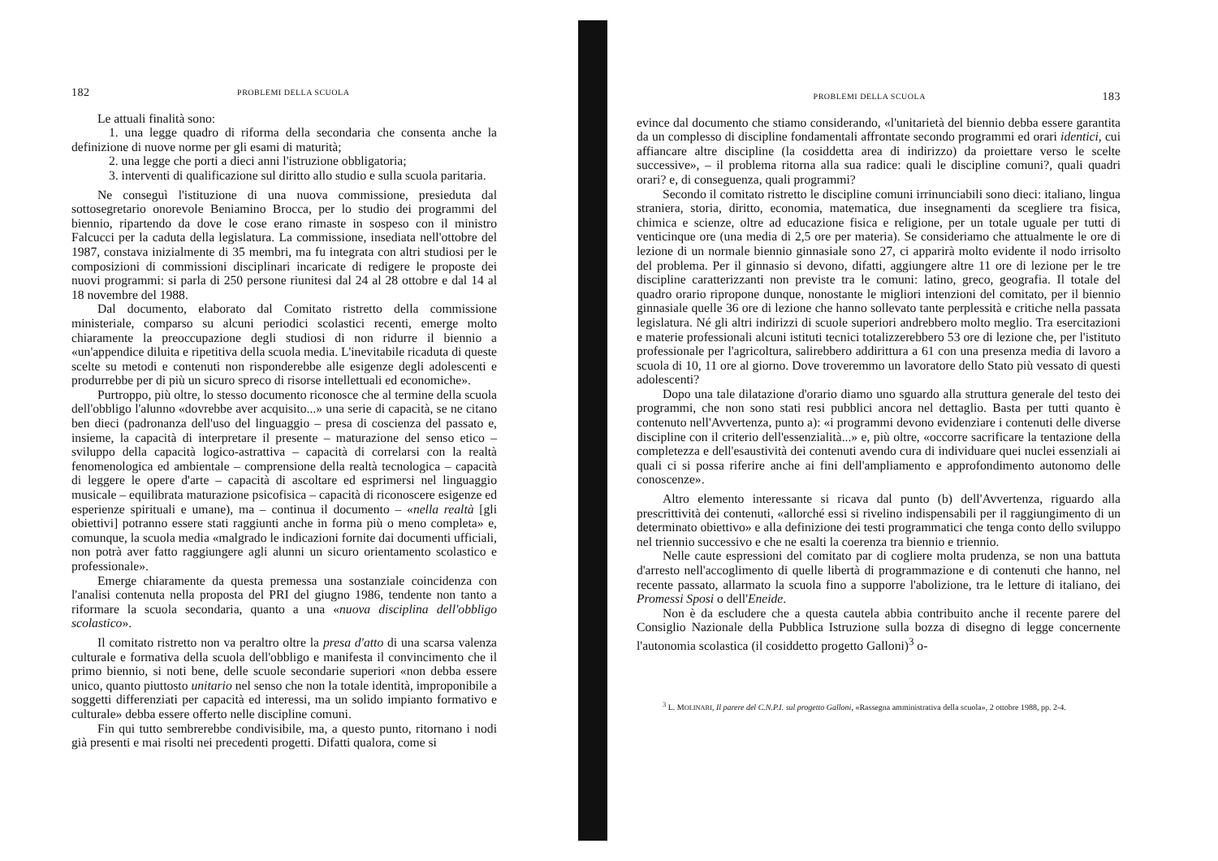182 PROBLEMI DELLA SCUOLA
Le attuali finalità sono:
1. una legge quadro di riforma della secondaria che consenta anche la definizione di nuove norme per gli esami di maturità;
2. una legge che porti a dieci anni l'istruzione obbligatoria;
3. interventi di qualificazione sul diritto allo studio e sulla scuola paritaria.
Ne conseguì l'istituzione di una nuova commissione, presieduta dal sottosegretario onorevole Beniamino Brocca, per lo studio dei programmi del biennio, ripartendo da dove le cose erano rimaste in sospeso con il ministro Falcucci per la caduta della legislatura. La commissione, insediata nell'ottobre del 1987, constava inizialmente di 35 membri, ma fu integrata con altri studiosi per le composizioni di commissioni disciplinari incaricate di redigere le proposte dei nuovi programmi: si parla di 250 persone riunitesi dal 24 al 28 ottobre e dal 14 al 18 novembre del 1988.
Dal documento, elaborato dal Comitato ristretto della commissione ministeriale, comparso su alcuni periodici scolastici recenti, emerge molto chiaramente la preoccupazione degli studiosi di non ridurre il biennio a «un'appendice diluita e ripetitiva della scuola media. L'inevitabile ricaduta di queste scelte su metodi e contenuti non risponderebbe alle esigenze degli adolescenti e produrrebbe per di più un sicuro spreco di risorse intellettuali ed economiche».
Purtroppo, più oltre, lo stesso documento riconosce che al termine della scuola dell'obbligo l'alunno «dovrebbe aver acquisito...» una serie di capacità, se ne citano ben dieci (padronanza dell'uso del linguaggio – presa di coscienza del passato e, insieme, la capacità di interpretare il presente – maturazione del senso etico – sviluppo della capacità logico-astrattiva – capacità di correlarsi con la realtà fenomenologica ed ambientale – comprensione della realtà tecnologica – capacità di leggere le opere d'arte – capacità di ascoltare ed esprimersi nel linguaggio musicale – equilibrata maturazione psicofisica – capacità di riconoscere esigenze ed esperienze spirituali e umane), ma – continua il documento – «nella realtà [gli obiettivi] potranno essere stati raggiunti anche in forma più o meno completa» e, comunque, la scuola media «malgrado le indicazioni fornite dai documenti ufficiali, non potrà aver fatto raggiungere agli alunni un sicuro orientamento scolastico e professionale».
Emerge chiaramente da questa premessa una sostanziale coincidenza con l'analisi contenuta nella proposta del PRI del giugno 1986, tendente non tanto a riformare la scuola secondaria, quanto a una «nuova disciplina dell'obbligo scolastico».
Il comitato ristretto non va peraltro oltre la presa d'atto di una scarsa valenza culturale e formativa della scuola dell'obbligo e manifesta il convincimento che il primo biennio, si noti bene, delle scuole secondarie superiori «non debba essere unico, quanto piuttosto unitario nel senso che non la totale identità, improponibile a soggetti differenziati per capacità ed interessi, ma un solido impianto formativo e culturale» debba essere offerto nelle discipline comuni.
Fin qui tutto sembrerebbe condivisibile, ma, a questo punto, ritornano i nodi già presenti e mai risolti nei precedenti progetti. Difatti qualora, come si
PROBLEMI DELLA SCUOLA 183
evince dal documento che stiamo considerando, «l'unitarietà del biennio debba essere garantita da un complesso di discipline fondamentali affrontate secondo programmi ed orari identici, cui affiancare altre discipline (la cosiddetta area di indirizzo) da proiettare verso le scelte successive», – il problema ritorna alla sua radice: quali le discipline comuni?, quali quadri orari? e, di conseguenza, quali programmi?
Secondo il comitato ristretto le discipline comuni irrinunciabili sono dieci: italiano, lingua straniera, storia, diritto, economia, matematica, due insegnamenti da scegliere tra fisica, chimica e scienze, oltre ad educazione fisica e religione, per un totale uguale per tutti di venticinque ore (una media di 2,5 ore per materia). Se consideriamo che attualmente le ore di lezione di un normale biennio ginnasiale sono 27, ci apparirà molto evidente il nodo irrisolto del problema. Per il ginnasio si devono, difatti, aggiungere altre 11 ore di lezione per le tre discipline caratterizzanti non previste tra le comuni: latino, greco, geografia. Il totale del quadro orario ripropone dunque, nonostante le migliori intenzioni del comitato, per il biennio ginnasiale quelle 36 ore di lezione che hanno sollevato tante perplessità e critiche nella passata legislatura. Né gli altri indirizzi di scuole superiori andrebbero molto meglio. Tra esercitazioni e materie professionali alcuni istituti tecnici totalizzerebbero 53 ore di lezione che, per l'istituto professionale per l'agricoltura, salirebbero addirittura a 61 con una presenza media di lavoro a scuola di 10, 11 ore al giorno. Dove troveremmo un lavoratore dello Stato più vessato di questi adolescenti?
Dopo una tale dilatazione d'orario diamo uno sguardo alla struttura generale del testo dei programmi, che non sono stati resi pubblici ancora nel dettaglio. Basta per tutti quanto è contenuto nell'Avvertenza, punto a): «i programmi devono evidenziare i contenuti delle diverse discipline con il criterio dell'essenzialità...» e, più oltre, «occorre sacrificare la tentazione della completezza e dell'esaustività dei contenuti avendo cura di individuare quei nuclei essenziali ai quali ci si possa riferire anche ai fini dell'ampliamento e approfondimento autonomo delle conoscenze».
Altro elemento interessante si ricava dal punto (b) dell'Avvertenza, riguardo alla prescrittività dei contenuti, «allorché essi si rivelino indispensabili per il raggiungimento di un determinato obiettivo» e alla definizione dei testi programmatici che tenga conto dello sviluppo nel triennio successivo e che ne esalti la coerenza tra biennio e triennio.
Nelle caute espressioni del comitato par di cogliere molta prudenza, se non una battuta d'arresto nell'accoglimento di quelle libertà di programmazione e di contenuti che hanno, nel recente passato, allarmato la scuola fino a supporre l'abolizione, tra le letture di italiano, dei Promessi Sposi o dell'Eneide.
Non è da escludere che a questa cautela abbia contribuito anche il recente parere del Consiglio Nazionale della Pubblica Istruzione sulla bozza di disegno di legge concernente l'autonomia scolastica (il cosiddetto progetto Galloni)<sup>3</sup> o-
<sup>3</sup> L. MOLINARI, Il parere del C.N.P.I. sul progetto Galloni, «Rassegna amministrativa della scuola», 2 ottobre 1988, pp. 2-4.